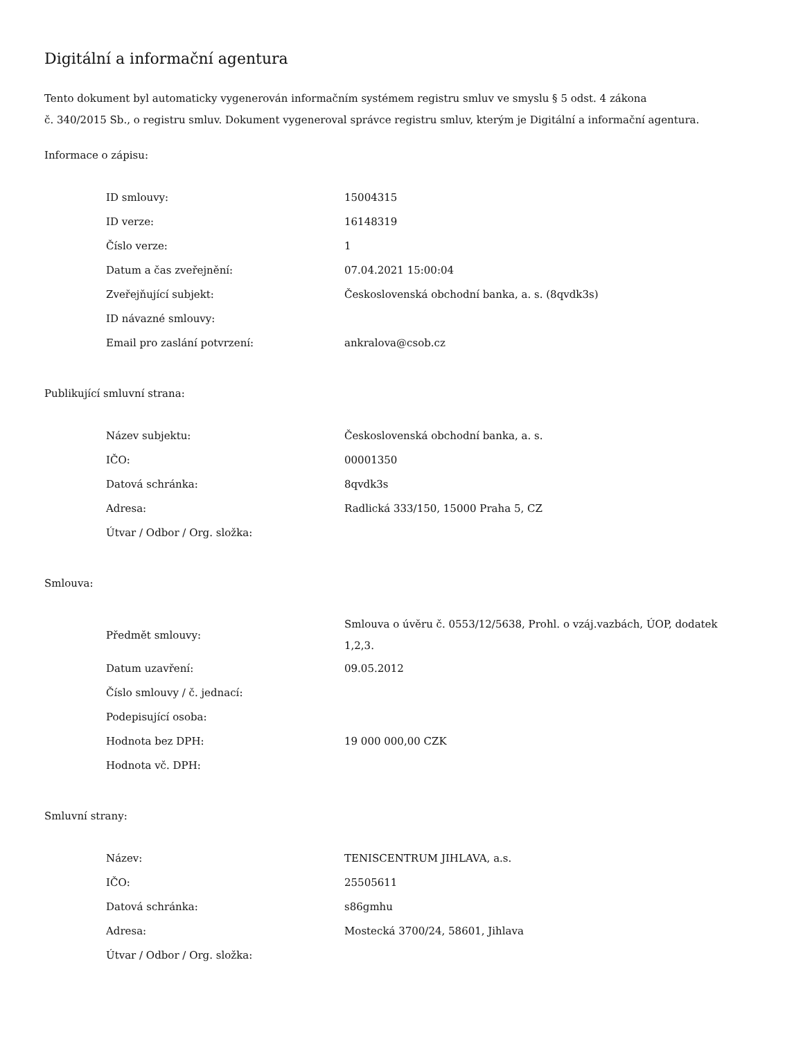Digitální a informační agentura
Tento dokument byl automaticky vygenerován informačním systémem registru smluv ve smyslu § 5 odst. 4 zákona
č. 340/2015 Sb., o registru smluv. Dokument vygeneroval správce registru smluv, kterým je Digitální a informační agentura.
Informace o zápisu:
| ID smlouvy: | 15004315 |
| ID verze: | 16148319 |
| Číslo verze: | 1 |
| Datum a čas zveřejnění: | 07.04.2021 15:00:04 |
| Zveřejňující subjekt: | Československá obchodní banka, a. s. (8qvdk3s) |
| ID návazné smlouvy: | |
| Email pro zaslání potvrzení: | ankralova@csob.cz |
Publikující smluvní strana:
| Název subjektu: | Československá obchodní banka, a. s. |
| IČO: | 00001350 |
| Datová schránka: | 8qvdk3s |
| Adresa: | Radlická 333/150, 15000 Praha 5, CZ |
| Útvar / Odbor / Org. složka: | |
Smlouva:
| Předmět smlouvy: | Smlouva o úvěru č. 0553/12/5638, Prohl. o vzáj.vazbách, ÚOP, dodatek 1,2,3. |
| Datum uzavření: | 09.05.2012 |
| Číslo smlouvy / č. jednací: | |
| Podepisující osoba: | |
| Hodnota bez DPH: | 19 000 000,00 CZK |
| Hodnota vč. DPH: | |
Smluvní strany:
| Název: | TENISCENTRUM JIHLAVA, a.s. |
| IČO: | 25505611 |
| Datová schránka: | s86gmhu |
| Adresa: | Mostecká 3700/24, 58601, Jihlava |
| Útvar / Odbor / Org. složka: | |